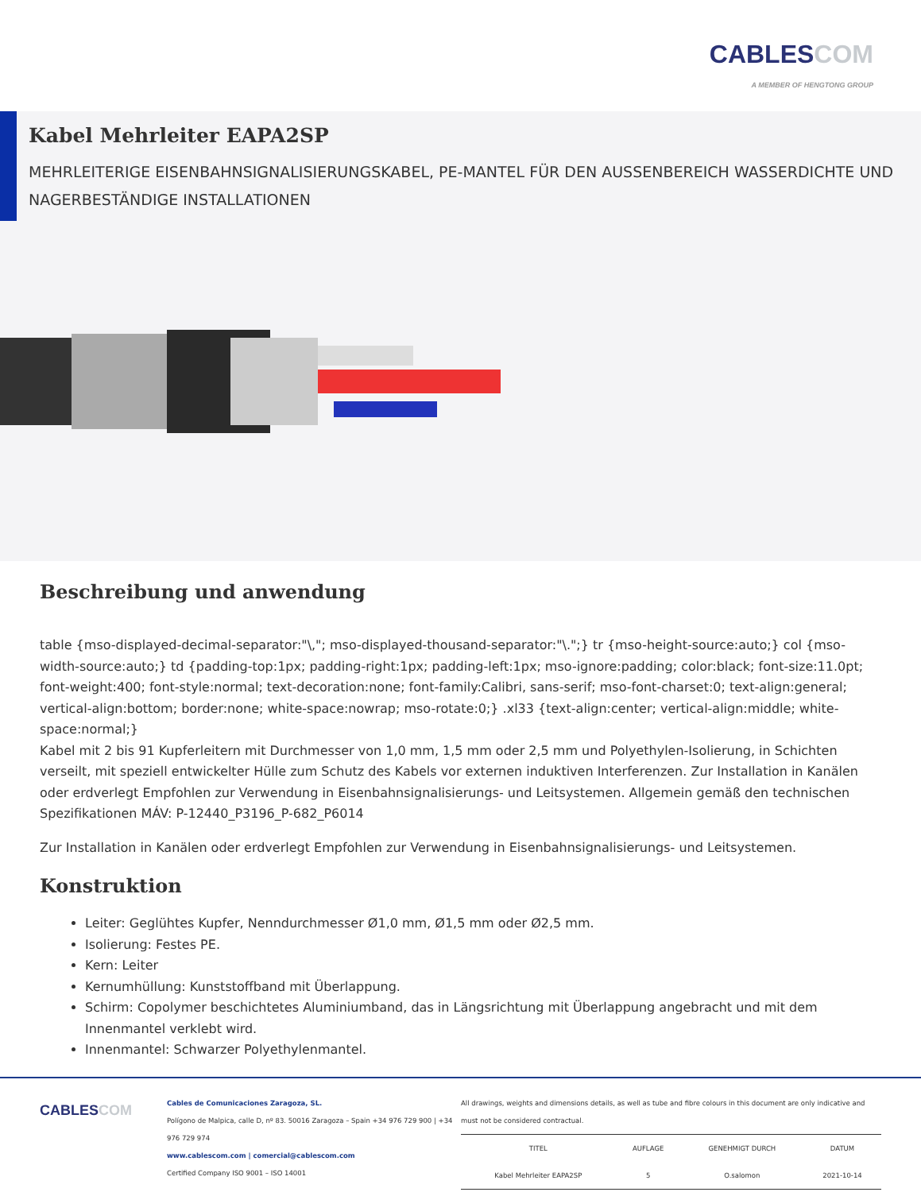CABLESCOM
A MEMBER OF HENGTONG GROUP
Kabel Mehrleiter EAPA2SP
MEHRLEITERIGE EISENBAHNSIGNALISIERUNGSKABEL, PE-MANTEL FÜR DEN AUSSENBEREICH WASSERDICHTE UND NAGERBESTÄNDIGE INSTALLATIONEN
Beschreibung und anwendung
table {mso-displayed-decimal-separator:"\,"; mso-displayed-thousand-separator:"\.";} tr {mso-height-source:auto;} col {mso-width-source:auto;} td {padding-top:1px; padding-right:1px; padding-left:1px; mso-ignore:padding; color:black; font-size:11.0pt; font-weight:400; font-style:normal; text-decoration:none; font-family:Calibri, sans-serif; mso-font-charset:0; text-align:general; vertical-align:bottom; border:none; white-space:nowrap; mso-rotate:0;} .xl33 {text-align:center; vertical-align:middle; white-space:normal;}
Kabel mit 2 bis 91 Kupferleitern mit Durchmesser von 1,0 mm, 1,5 mm oder 2,5 mm und Polyethylen-Isolierung, in Schichten verseilt, mit speziell entwickelter Hülle zum Schutz des Kabels vor externen induktiven Interferenzen. Zur Installation in Kanälen oder erdverlegt Empfohlen zur Verwendung in Eisenbahnsignalisierungs- und Leitsystemen. Allgemein gemäß den technischen Spezifikationen MÁV: P-12440_P3196_P-682_P6014
Zur Installation in Kanälen oder erdverlegt Empfohlen zur Verwendung in Eisenbahnsignalisierungs- und Leitsystemen.
Konstruktion
Leiter: Geglühtes Kupfer, Nenndurchmesser Ø1,0 mm, Ø1,5 mm oder Ø2,5 mm.
Isolierung: Festes PE.
Kern: Leiter
Kernumhüllung: Kunststoffband mit Überlappung.
Schirm: Copolymer beschichtetes Aluminiumband, das in Längsrichtung mit Überlappung angebracht und mit dem Innenmantel verklebt wird.
Innenmantel: Schwarzer Polyethylenmantel.
CABLESCOM
Cables de Comunicaciones Zaragoza, SL.
Polígono de Malpica, calle D, nº 83. 50016 Zaragoza – Spain +34 976 729 900 | +34 976 729 974
www.cablescom.com | comercial@cablescom.com
Certified Company ISO 9001 – ISO 14001
All drawings, weights and dimensions details, as well as tube and fibre colours in this document are only indicative and must not be considered contractual.
| TITEL | AUFLAGE | GENEHMIGT DURCH | DATUM |
| --- | --- | --- | --- |
| Kabel Mehrleiter EAPA2SP | 5 | O.salomon | 2021-10-14 |